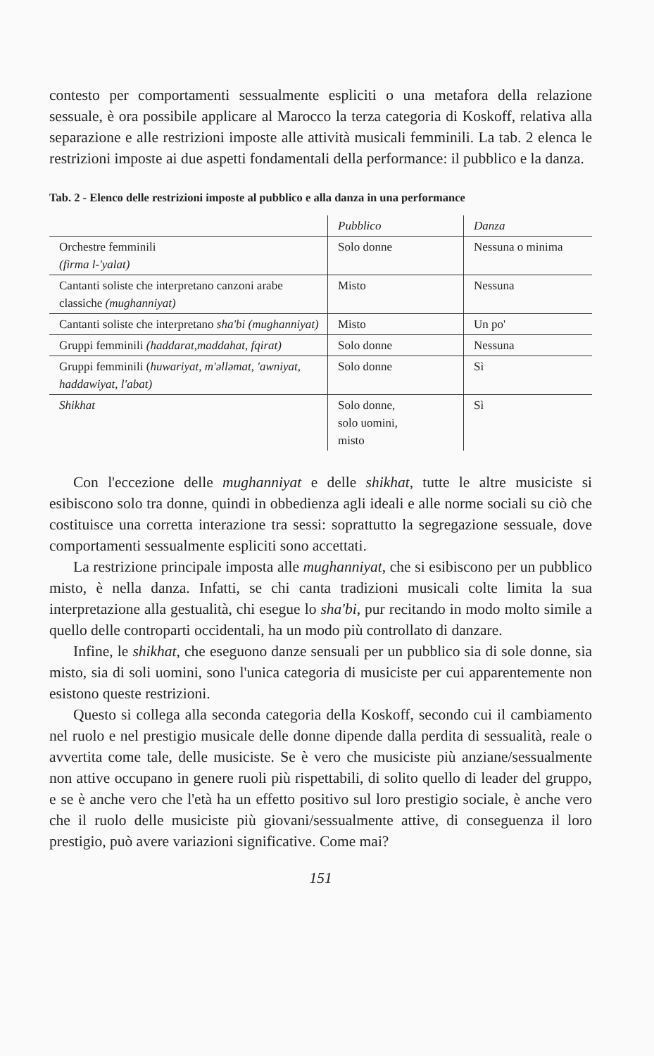contesto per comportamenti sessualmente espliciti o una metafora della relazione sessuale, è ora possibile applicare al Marocco la terza categoria di Koskoff, relativa alla separazione e alle restrizioni imposte alle attività musicali femminili. La tab. 2 elenca le restrizioni imposte ai due aspetti fondamentali della performance: il pubblico e la danza.
Tab. 2 - Elenco delle restrizioni imposte al pubblico e alla danza in una performance
| | Pubblico | Danza |
| --- | --- | --- |
| Orchestre femminili (firma l-'yalat) | Solo donne | Nessuna o minima |
| Cantanti soliste che interpretano canzoni arabe classiche (mughanniyat) | Misto | Nessuna |
| Cantanti soliste che interpretano sha'bi (mughanniyat) | Misto | Un po' |
| Gruppi femminili (haddarat,maddahat, fqirat) | Solo donne | Nessuna |
| Gruppi femminili ( huwariyat, m'əlləmat, 'awniyat, haddawiyat, l'abat) | Solo donne | Sì |
| Shikhat | Solo donne, solo uomini, misto | Sì |
Con l'eccezione delle mughanniyat e delle shikhat, tutte le altre musiciste si esibiscono solo tra donne, quindi in obbedienza agli ideali e alle norme sociali su ciò che costituisce una corretta interazione tra sessi: soprattutto la segregazione sessuale, dove comportamenti sessualmente espliciti sono accettati.
La restrizione principale imposta alle mughanniyat, che si esibiscono per un pubblico misto, è nella danza. Infatti, se chi canta tradizioni musicali colte limita la sua interpretazione alla gestualità, chi esegue lo sha'bi, pur recitando in modo molto simile a quello delle controparti occidentali, ha un modo più controllato di danzare.
Infine, le shikhat, che eseguono danze sensuali per un pubblico sia di sole donne, sia misto, sia di soli uomini, sono l'unica categoria di musiciste per cui apparentemente non esistono queste restrizioni.
Questo si collega alla seconda categoria della Koskoff, secondo cui il cambiamento nel ruolo e nel prestigio musicale delle donne dipende dalla perdita di sessualità, reale o avvertita come tale, delle musiciste. Se è vero che musiciste più anziane/sessualmente non attive occupano in genere ruoli più rispettabili, di solito quello di leader del gruppo, e se è anche vero che l'età ha un effetto positivo sul loro prestigio sociale, è anche vero che il ruolo delle musiciste più giovani/sessualmente attive, di conseguenza il loro prestigio, può avere variazioni significative. Come mai?
151